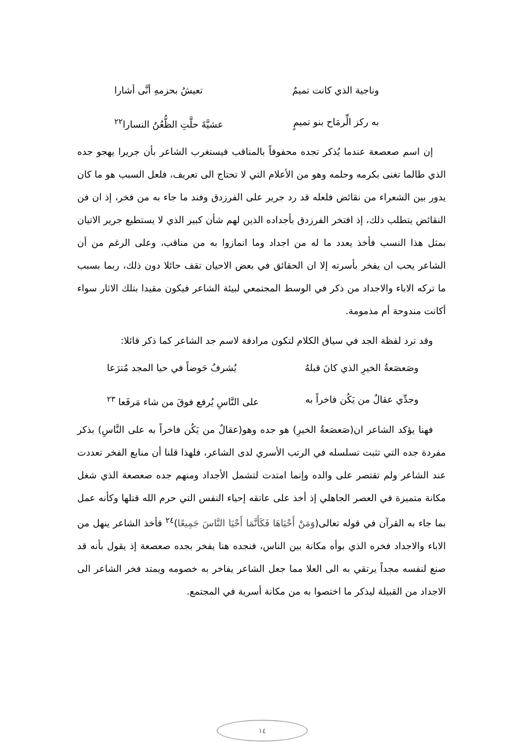وناجية الذي كانت تميمٌ تعيشُ بحزمهِ أنَّى أشارا
به ركز الِّرمَاح بنو تميمٍ عشيَّةَ حلَّتِ الظُّعُنُ النسارا<sup>٢٢</sup>
إن اسم صعصعة عندما يُذكر تجده محفوفاً بالمناقب فيستغرب الشاعر بأن جريرا يهجو جده الذي طالما تغنى بكرمه وحلمه وهو من الأعلام التي لا تحتاج الى تعريف، فلعل السبب هو ما كان يدور بين الشعراء من نقائض فلعله قد رد جرير على الفرزدق وفند ما جاء به من فخر، إذ ان فن النقائض يتطلب ذلك، إذ افتخر الفرزدق بأجداده الذين لهم شأن كبير الذي لا يستطيع جرير الاتيان بمثل هذا النسب فأخذ يعدد ما له من اجداد وما انمازوا به من مناقب، وعلى الرغم من أن الشاعر يحب ان يفخر بأسرته إلا ان الحقائق في بعض الاحيان تقف حائلا دون ذلك، ربما بسبب ما تركه الاباء والاجداد من ذكر في الوسط المجتمعي لبيئة الشاعر فيكون مقيدا بتلك الاثار سواء أكانت مندوحة أم مذمومة.
وقد ترد لفظة الجد في سياق الكلام لتكون مرادفة لاسم جد الشاعر كما ذكر قائلا:
وصَعصَعةُ الخيرِ الذي كانَ قبلهُ يُشرفُ حَوضاً في حيا المجد مُترَعا
وجدِّي عقالٌ من يَكُن فاخراً به على النَّاسِ يُرفع فوقَ من شاء مَرفَعا <sup>٢٣</sup>
فهنا يؤكد الشاعر ان(صَعصَعةُ الخيرِ) هو جده وهو(عقالٌ من يَكُن فاخراً به على النَّاسِ) بذكر مفردة جده التي تثبت تسلسله في الرتب الأسري لدى الشاعر، فلهذا قلنا أن منابع الفخر تعددت عند الشاعر ولم تقتصر على والده وإنما امتدت لتشمل الأجداد ومنهم جده صعصعة الذي شغل مكانة متميزة في العصر الجاهلي إذ أخذ على عاتقه إحياء النفس التي حرم الله قتلها وكأنه عمل بما جاء به القرآن في قوله تعالى(وَمَنْ أَحْيَاهَا فَكَأَنَّمَا أَحْيَا النَّاسَ جَمِيعًا)<sup>٢٤</sup> فأخذ الشاعر ينهل من الاباء والاجداد فخره الذي بوأه مكانة بين الناس، فنجده هنا يفخر بجده صعصعة إذ يقول بأنه قد صنع لنفسه مجداً يرتقي به الى العلا مما جعل الشاعر يفاخر به خصومه ويمتد فخر الشاعر الى الاجداد من القبيلة ليذكر ما اختصوا به من مكانة أسرية في المجتمع.
١٤